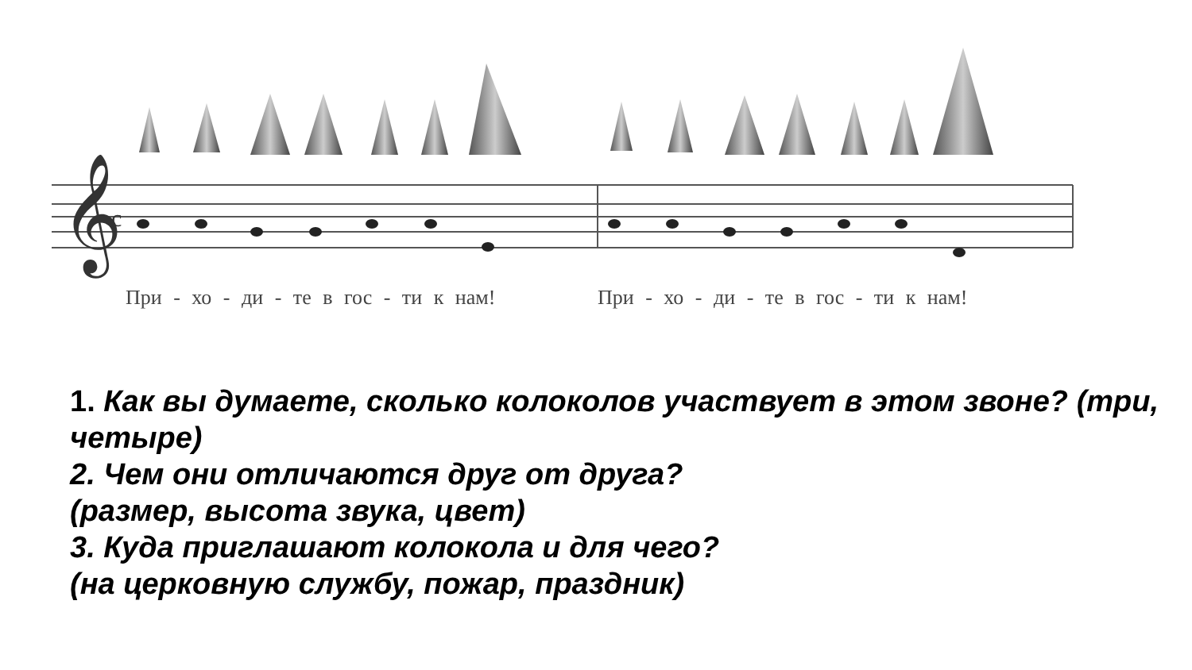𝄞
c
При - хо - ди - те в гос - ти к нам!
При - хо - ди - те в гос - ти к нам!
1. Как вы думаете, сколько колоколов участвует в этом звоне? (три, четыре)
2. Чем они отличаются друг от друга?
(размер, высота звука, цвет)
3. Куда приглашают колокола и для чего?
(на церковную службу, пожар, праздник)